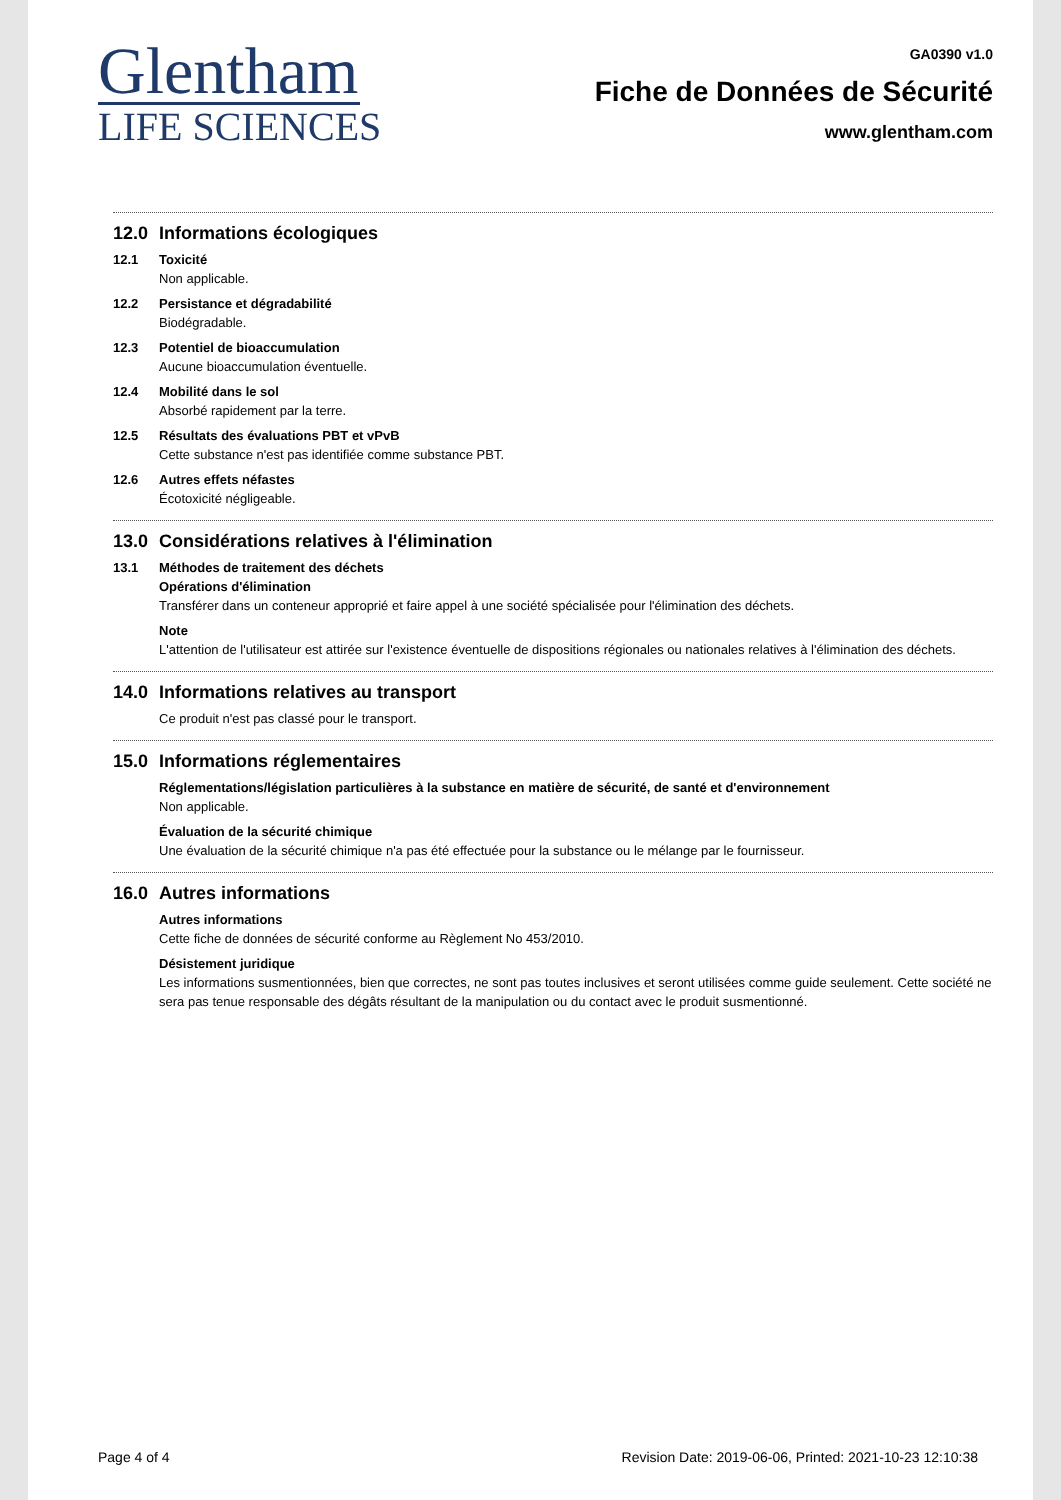Glentham
LIFE SCIENCES
GA0390 v1.0
Fiche de Données de Sécurité
www.glentham.com
12.0 Informations écologiques
12.1 Toxicité
Non applicable.
12.2 Persistance et dégradabilité
Biodégradable.
12.3 Potentiel de bioaccumulation
Aucune bioaccumulation éventuelle.
12.4 Mobilité dans le sol
Absorbé rapidement par la terre.
12.5 Résultats des évaluations PBT et vPvB
Cette substance n'est pas identifiée comme substance PBT.
12.6 Autres effets néfastes
Écotoxicité négligeable.
13.0 Considérations relatives à l'élimination
13.1 Méthodes de traitement des déchets
Opérations d'élimination
Transférer dans un conteneur approprié et faire appel à une société spécialisée pour l'élimination des déchets.
Note
L'attention de l'utilisateur est attirée sur l'existence éventuelle de dispositions régionales ou nationales relatives à l'élimination des déchets.
14.0 Informations relatives au transport
Ce produit n'est pas classé pour le transport.
15.0 Informations réglementaires
Réglementations/législation particulières à la substance en matière de sécurité, de santé et d'environnement
Non applicable.
Évaluation de la sécurité chimique
Une évaluation de la sécurité chimique n'a pas été effectuée pour la substance ou le mélange par le fournisseur.
16.0 Autres informations
Autres informations
Cette fiche de données de sécurité conforme au Règlement No 453/2010.
Désistement juridique
Les informations susmentionnées, bien que correctes, ne sont pas toutes inclusives et seront utilisées comme guide seulement. Cette société ne sera pas tenue responsable des dégâts résultant de la manipulation ou du contact avec le produit susmentionné.
Page 4 of 4 Revision Date: 2019-06-06, Printed: 2021-10-23 12:10:38